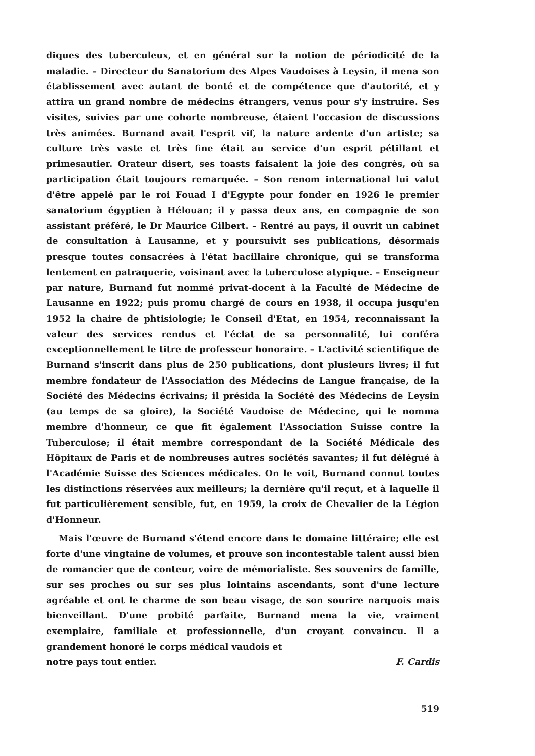diques des tuberculeux, et en général sur la notion de périodicité de la maladie. – Directeur du Sanatorium des Alpes Vaudoises à Leysin, il mena son établissement avec autant de bonté et de compétence que d'autorité, et y attira un grand nombre de médecins étrangers, venus pour s'y instruire. Ses visites, suivies par une cohorte nombreuse, étaient l'occasion de discussions très animées. Burnand avait l'esprit vif, la nature ardente d'un artiste; sa culture très vaste et très fine était au service d'un esprit pétillant et primesautier. Orateur disert, ses toasts faisaient la joie des congrès, où sa participation était toujours remarquée. – Son renom international lui valut d'être appelé par le roi Fouad I d'Egypte pour fonder en 1926 le premier sanatorium égyptien à Hélouan; il y passa deux ans, en compagnie de son assistant préféré, le Dr Maurice Gilbert. – Rentré au pays, il ouvrit un cabinet de consultation à Lausanne, et y poursuivit ses publications, désormais presque toutes consacrées à l'état bacillaire chronique, qui se transforma lentement en patraquerie, voisinant avec la tuberculose atypique. – Enseigneur par nature, Burnand fut nommé privat-docent à la Faculté de Médecine de Lausanne en 1922; puis promu chargé de cours en 1938, il occupa jusqu'en 1952 la chaire de phtisiologie; le Conseil d'Etat, en 1954, reconnaissant la valeur des services rendus et l'éclat de sa personnalité, lui conféra exceptionnellement le titre de professeur honoraire. – L'activité scientifique de Burnand s'inscrit dans plus de 250 publications, dont plusieurs livres; il fut membre fondateur de l'Association des Médecins de Langue française, de la Société des Médecins écrivains; il présida la Société des Médecins de Leysin (au temps de sa gloire), la Société Vaudoise de Médecine, qui le nomma membre d'honneur, ce que fit également l'Association Suisse contre la Tuberculose; il était membre correspondant de la Société Médicale des Hôpitaux de Paris et de nombreuses autres sociétés savantes; il fut délégué à l'Académie Suisse des Sciences médicales. On le voit, Burnand connut toutes les distinctions réservées aux meilleurs; la dernière qu'il reçut, et à laquelle il fut particulièrement sensible, fut, en 1959, la croix de Chevalier de la Légion d'Honneur.
Mais l'œuvre de Burnand s'étend encore dans le domaine littéraire; elle est forte d'une vingtaine de volumes, et prouve son incontestable talent aussi bien de romancier que de conteur, voire de mémorialiste. Ses souvenirs de famille, sur ses proches ou sur ses plus lointains ascendants, sont d'une lecture agréable et ont le charme de son beau visage, de son sourire narquois mais bienveillant. D'une probité parfaite, Burnand mena la vie, vraiment exemplaire, familiale et professionnelle, d'un croyant convaincu. Il a grandement honoré le corps médical vaudois et
notre pays tout entier. F. Cardis
519